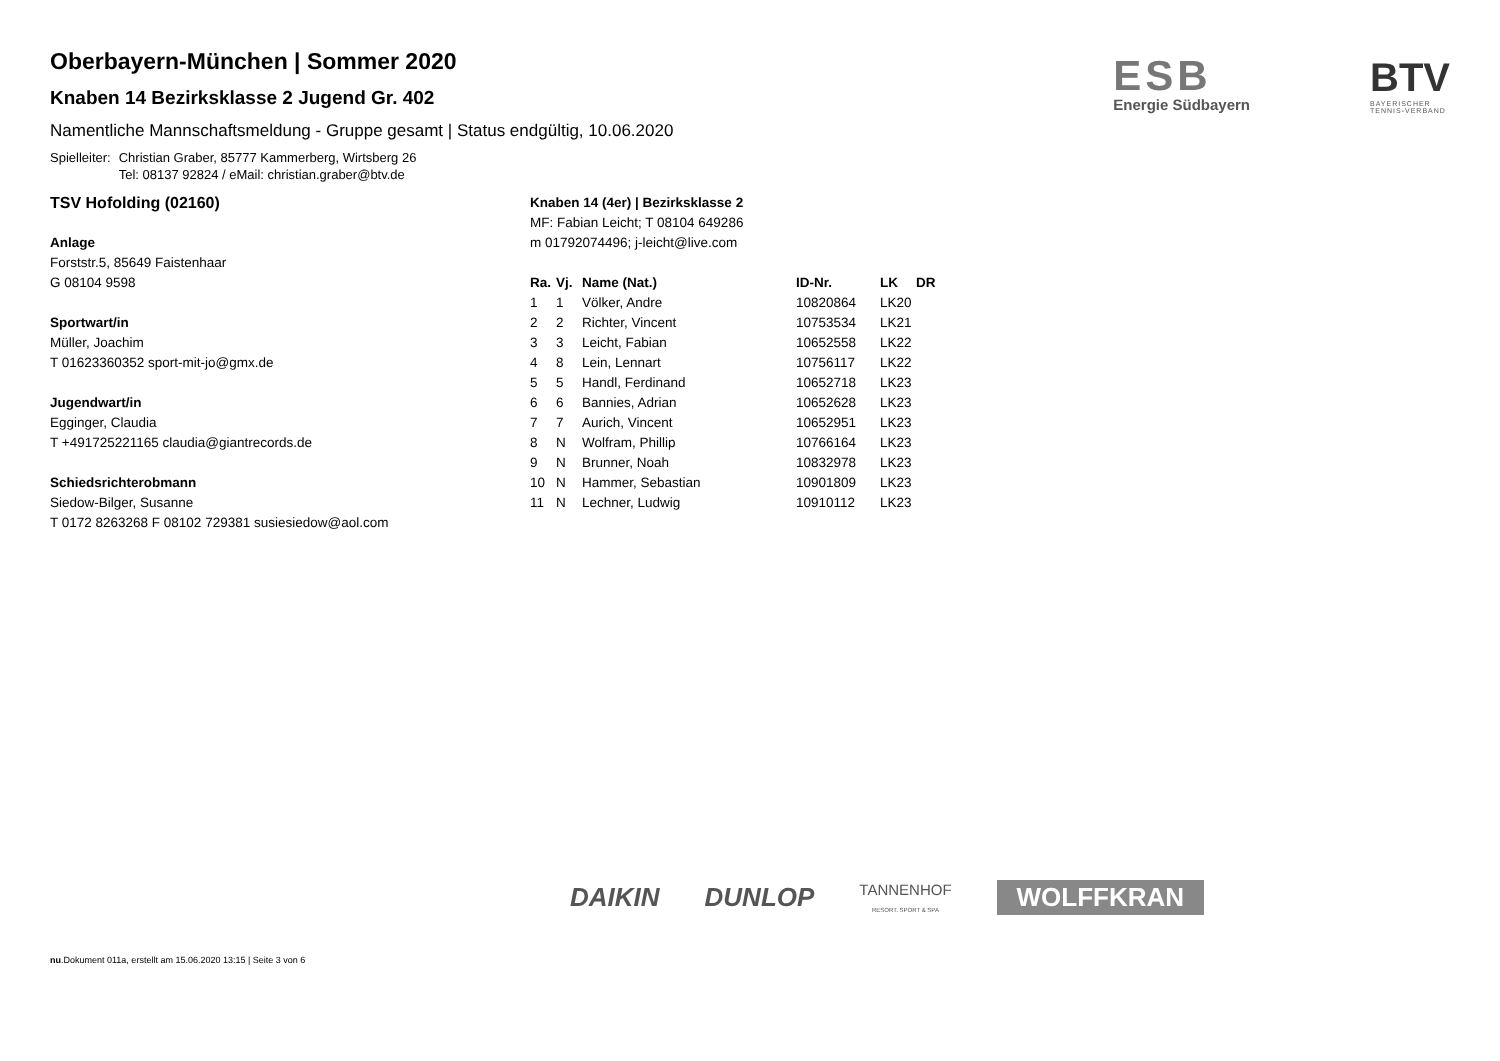ESB
Energie Südbayern
BTV
BAYERISCHER
TENNIS-VERBAND
Oberbayern-München | Sommer 2020
Knaben 14 Bezirksklasse 2 Jugend Gr. 402
Namentliche Mannschaftsmeldung - Gruppe gesamt | Status endgültig, 10.06.2020
Spielleiter: Christian Graber, 85777 Kammerberg, Wirtsberg 26
Tel: 08137 92824 / eMail: christian.graber@btv.de
TSV Hofolding (02160)
Anlage
Forststr.5, 85649 Faistenhaar
G 08104 9598
Sportwart/in
Müller, Joachim
T 01623360352 sport-mit-jo@gmx.de
Jugendwart/in
Egginger, Claudia
T +491725221165 claudia@giantrecords.de
Schiedsrichterobmann
Siedow-Bilger, Susanne
T 0172 8263268 F 08102 729381 susiesiedow@aol.com
Knaben 14 (4er) | Bezirksklasse 2
MF: Fabian Leicht; T 08104 649286
m 01792074496; j-leicht@live.com
| Ra. | Vj. | Name (Nat.) | ID-Nr. | LK | DR |
| --- | --- | --- | --- | --- | --- |
| 1 | 1 | Völker, Andre | 10820864 | LK20 | |
| 2 | 2 | Richter, Vincent | 10753534 | LK21 | |
| 3 | 3 | Leicht, Fabian | 10652558 | LK22 | |
| 4 | 8 | Lein, Lennart | 10756117 | LK22 | |
| 5 | 5 | Handl, Ferdinand | 10652718 | LK23 | |
| 6 | 6 | Bannies, Adrian | 10652628 | LK23 | |
| 7 | 7 | Aurich, Vincent | 10652951 | LK23 | |
| 8 | N | Wolfram, Phillip | 10766164 | LK23 | |
| 9 | N | Brunner, Noah | 10832978 | LK23 | |
| 10 | N | Hammer, Sebastian | 10901809 | LK23 | |
| 11 | N | Lechner, Ludwig | 10910112 | LK23 | |
DAIKIN DUNLOP TANNENHOF
RESORT. SPORT & SPA WOLFFKRAN
nu.Dokument 011a, erstellt am 15.06.2020 13:15 | Seite 3 von 6